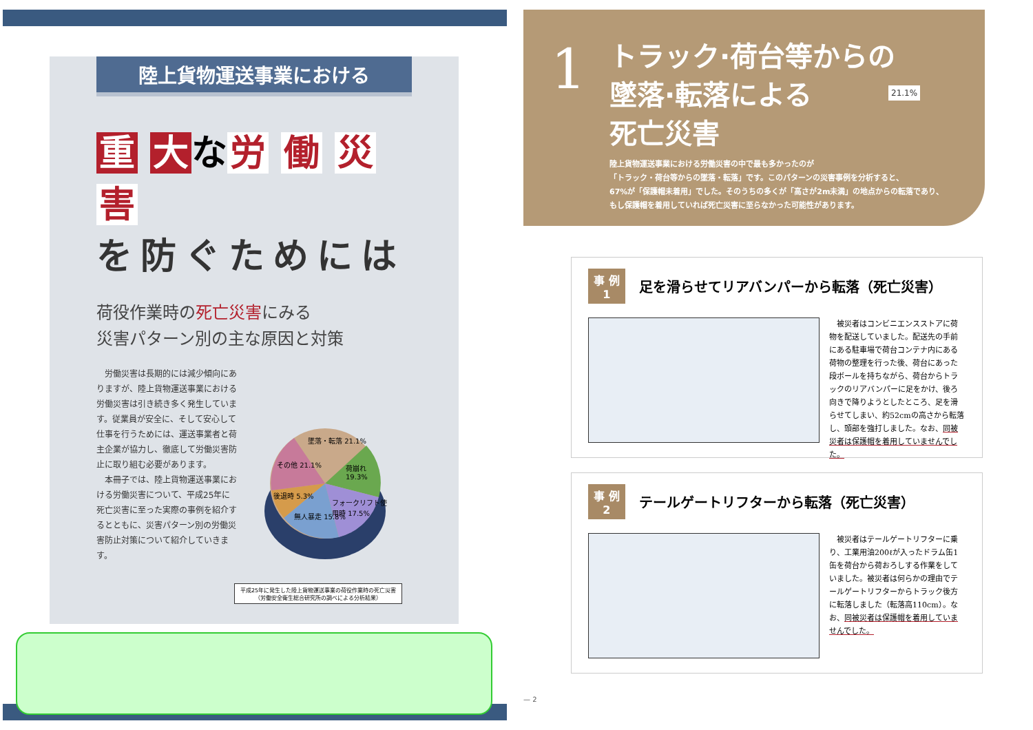陸上貨物運送事業における
重 大 な 労 働 災 害
を防ぐためには
荷役作業時の死亡災害にみる
災害パターン別の主な原因と対策
　労働災害は長期的には減少傾向にありますが、陸上貨物運送事業における労働災害は引き続き多く発生しています。従業員が安全に、そして安心して仕事を行うためには、運送事業者と荷主企業が協力し、徹底して労働災害防止に取り組む必要があります。
　本冊子では、陸上貨物運送事業における労働災害について、平成25年に死亡災害に至った実際の事例を紹介するとともに、災害パターン別の労働災害防止対策について紹介していきます。
墜落・転落 21.1%
その他 21.1% 荷崩れ 19.3%
後退時 5.3%
フォークリフト使用時 17.5%
無人暴走 15.8%
平成25年に発生した陸上貨物運送事業の荷役作業時の死亡災害
（労働安全衛生総合研究所の調べによる分析結果）
1
トラック·荷台等からの
墜落·転落による
死亡災害
21.1%
陸上貨物運送事業における労働災害の中で最も多かったのが
「トラック・荷台等からの墜落・転落」です。このパターンの災害事例を分析すると、
67%が「保護帽未着用」でした。そのうちの多くが「高さが2m未満」の地点からの転落であり、
もし保護帽を着用していれば死亡災害に至らなかった可能性があります。
事 例
1 足を滑らせてリアバンパーから転落（死亡災害）
　被災者はコンビニエンスストアに荷物を配送していました。配送先の手前にある駐車場で荷台コンテナ内にある荷物の整理を行った後、荷台にあった段ボールを持ちながら、荷台からトラックのリアバンパーに足をかけ、後ろ向きで降りようとしたところ、足を滑らせてしまい、約52cmの高さから転落し、頭部を強打しました。なお、同被災者は保護帽を着用していませんでした。
事 例
2 テールゲートリフターから転落（死亡災害）
　被災者はテールゲートリフターに乗り、工業用油200ℓが入ったドラム缶1缶を荷台から荷おろしする作業をしていました。被災者は何らかの理由でテールゲートリフターからトラック後方に転落しました（転落高110cm）。なお、同被災者は保護帽を着用していませんでした。
— 2